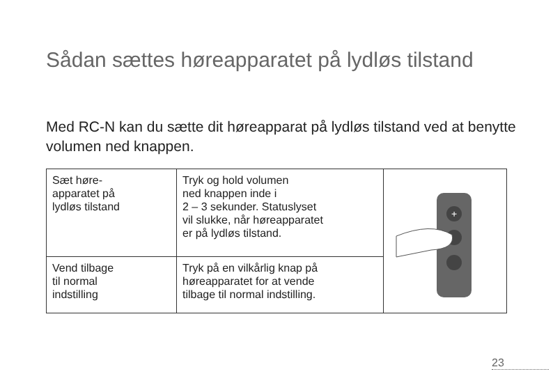Sådan sættes høreapparatet på lydløs tilstand
Med RC-N kan du sætte dit høreapparat på lydløs tilstand ved at benytte volumen ned knappen.
| Sæt høre- apparatet på lydløs tilstand | Tryk og hold volumen ned knappen inde i 2 – 3 sekunder. Statuslyset vil slukke, når høreapparatet er på lydløs tilstand. | + |
| Vend tilbage til normal indstilling | Tryk på en vilkårlig knap på høreapparatet for at vende tilbage til normal indstilling. | |
23